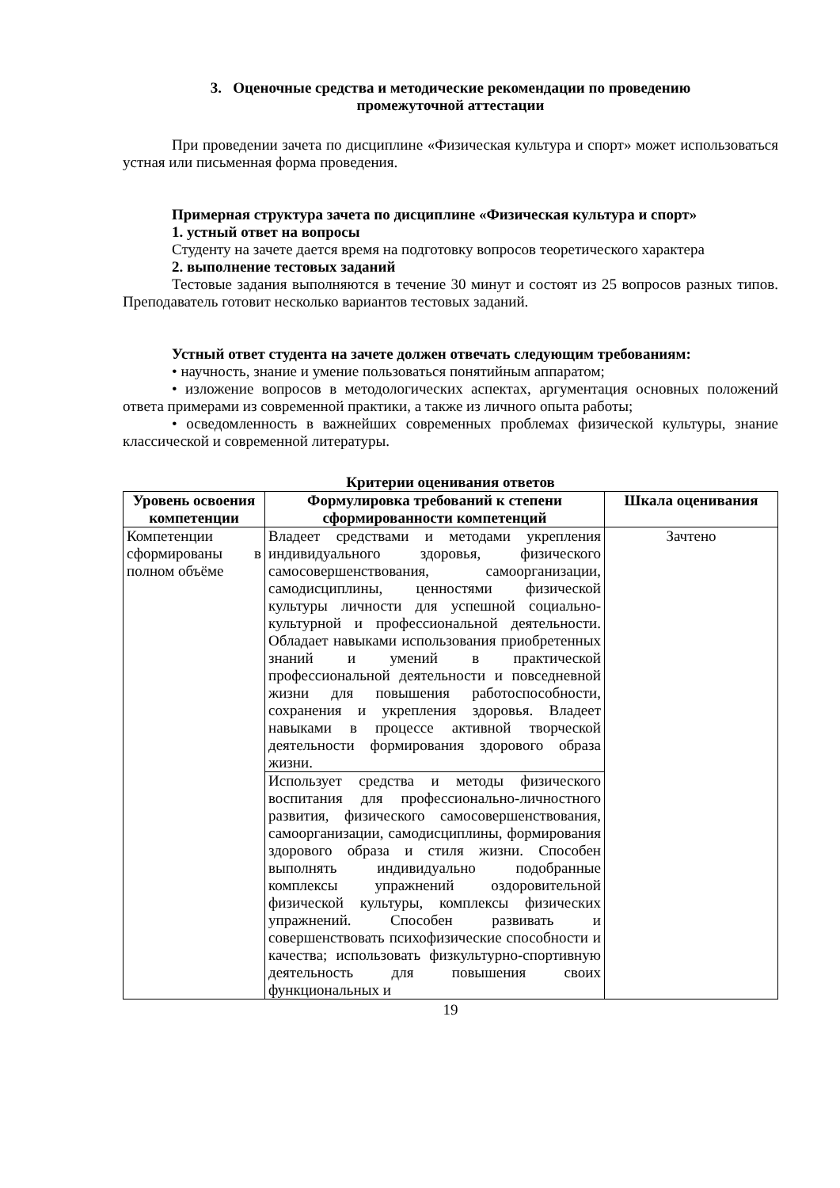3. Оценочные средства и методические рекомендации по проведению
промежуточной аттестации
При проведении зачета по дисциплине «Физическая культура и спорт» может использоваться устная или письменная форма проведения.
Примерная структура зачета по дисциплине «Физическая культура и спорт»
1. устный ответ на вопросы
Студенту на зачете дается время на подготовку вопросов теоретического характера
2. выполнение тестовых заданий
Тестовые задания выполняются в течение 30 минут и состоят из 25 вопросов разных типов. Преподаватель готовит несколько вариантов тестовых заданий.
Устный ответ студента на зачете должен отвечать следующим требованиям:
• научность, знание и умение пользоваться понятийным аппаратом;
• изложение вопросов в методологических аспектах, аргументация основных положений ответа примерами из современной практики, а также из личного опыта работы;
• осведомленность в важнейших современных проблемах физической культуры, знание классической и современной литературы.
Критерии оценивания ответов
| Уровень освоения компетенции | Формулировка требований к степени сформированности компетенций | Шкала оценивания |
| --- | --- | --- |
| Компетенции сформированы в полном объёме | Владеет средствами и методами укрепления индивидуального здоровья, физического самосовершенствования, самоорганизации, самодисциплины, ценностями физической культуры личности для успешной социально-культурной и профессиональной деятельности. Обладает навыками использования приобретенных знаний и умений в практической профессиональной деятельности и повседневной жизни для повышения работоспособности, сохранения и укрепления здоровья. Владеет навыками в процессе активной творческой деятельности формирования здорового образа жизни. | Зачтено |
| | Использует средства и методы физического воспитания для профессионально-личностного развития, физического самосовершенствования, самоорганизации, самодисциплины, формирования здорового образа и стиля жизни. Способен выполнять индивидуально подобранные комплексы упражнений оздоровительной физической культуры, комплексы физических упражнений. Способен развивать и совершенствовать психофизические способности и качества; использовать физкультурно-спортивную деятельность для повышения своих функциональных и | |
19